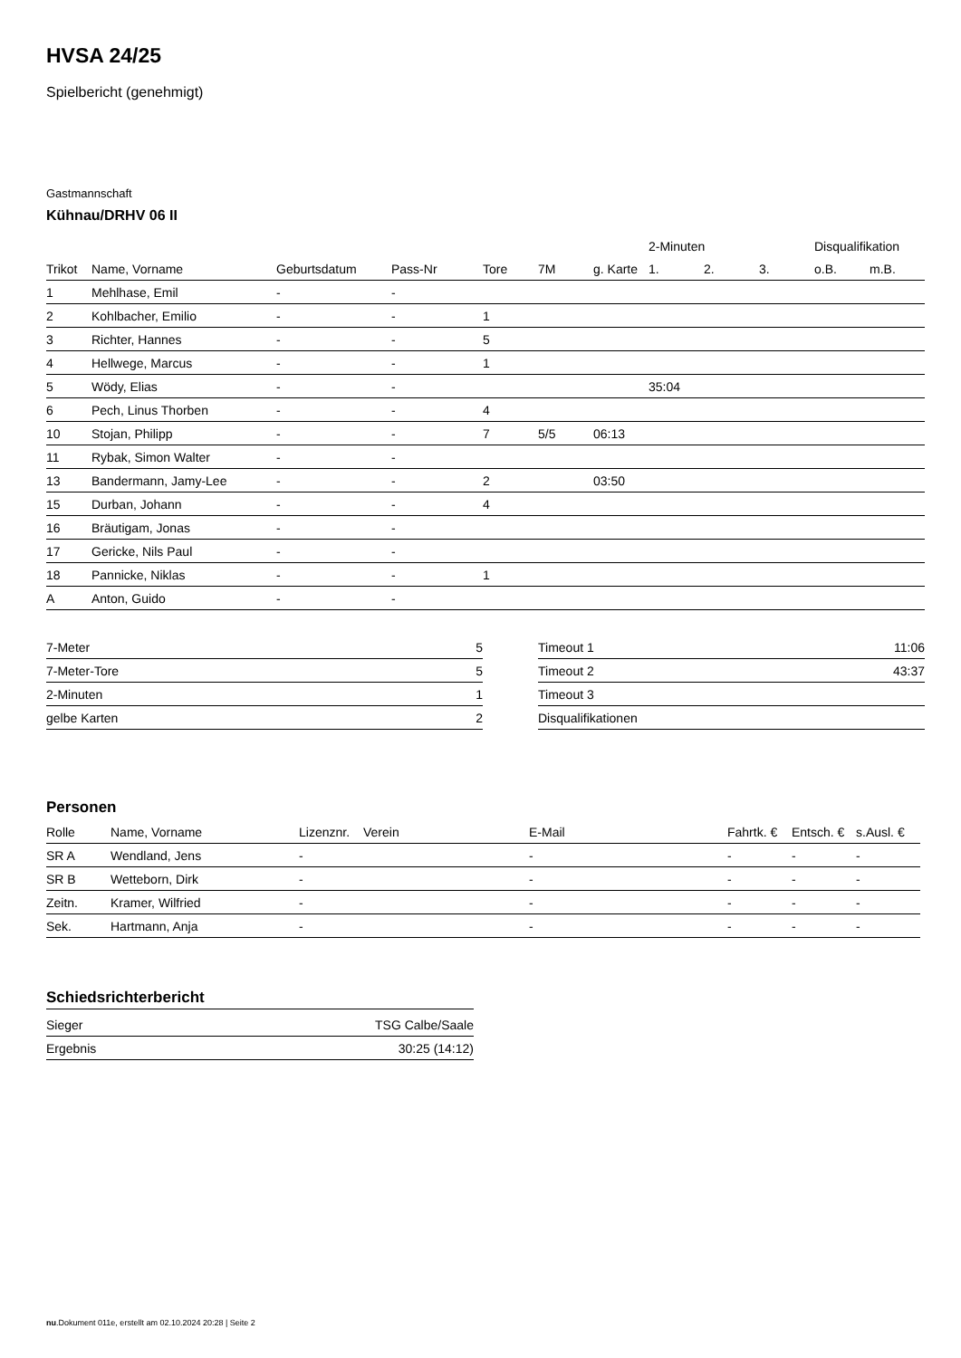HVSA 24/25
Spielbericht (genehmigt)
Gastmannschaft
Kühnau/DRHV 06 II
| | | | | | | | 2-Minuten | | | Disqualifikation | |
| --- | --- | --- | --- | --- | --- | --- | --- | --- | --- | --- | --- |
| Trikot | Name, Vorname | Geburtsdatum | Pass-Nr | Tore | 7M | g. Karte | 1. | 2. | 3. | o.B. | m.B. |
| 1 | Mehlhase, Emil | - | - | | | | | | | | |
| 2 | Kohlbacher, Emilio | - | - | 1 | | | | | | | |
| 3 | Richter, Hannes | - | - | 5 | | | | | | | |
| 4 | Hellwege, Marcus | - | - | 1 | | | | | | | |
| 5 | Wödy, Elias | - | - | | | | 35:04 | | | | |
| 6 | Pech, Linus Thorben | - | - | 4 | | | | | | | |
| 10 | Stojan, Philipp | - | - | 7 | 5/5 | 06:13 | | | | | |
| 11 | Rybak, Simon Walter | - | - | | | | | | | | |
| 13 | Bandermann, Jamy-Lee | - | - | 2 | | 03:50 | | | | | |
| 15 | Durban, Johann | - | - | 4 | | | | | | | |
| 16 | Bräutigam, Jonas | - | - | | | | | | | | |
| 17 | Gericke, Nils Paul | - | - | | | | | | | | |
| 18 | Pannicke, Niklas | - | - | 1 | | | | | | | |
| A | Anton, Guido | - | - | | | | | | | | |
| 7-Meter | 5 |
| 7-Meter-Tore | 5 |
| 2-Minuten | 1 |
| gelbe Karten | 2 |
| Timeout 1 | 11:06 |
| Timeout 2 | 43:37 |
| Timeout 3 | |
| Disqualifikationen | |
Personen
| Rolle | Name, Vorname | Lizenznr. | Verein | E-Mail | Fahrtk. € | Entsch. € | s.Ausl. € |
| --- | --- | --- | --- | --- | --- | --- | --- |
| SR A | Wendland, Jens | - | | - | - | - | - |
| SR B | Wetteborn, Dirk | - | | - | - | - | - |
| Zeitn. | Kramer, Wilfried | - | | - | - | - | - |
| Sek. | Hartmann, Anja | - | | - | - | - | - |
Schiedsrichterbericht
| Sieger | TSG Calbe/Saale |
| Ergebnis | 30:25 (14:12) |
nu.Dokument 011e, erstellt am 02.10.2024 20:28 | Seite 2